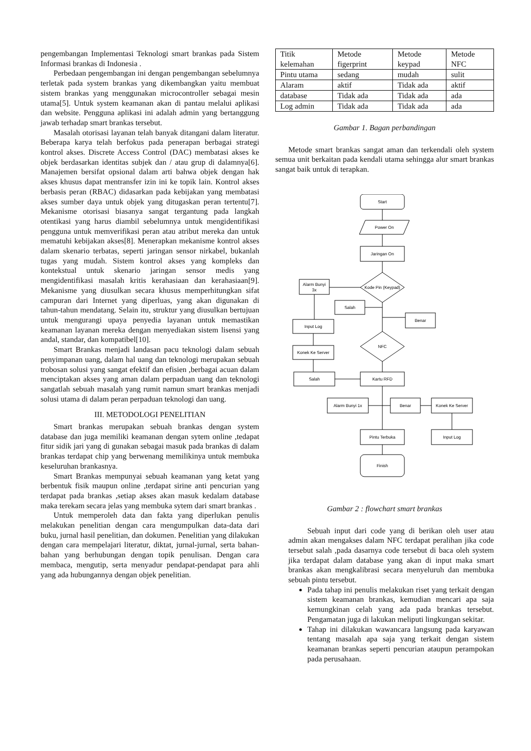pengembangan Implementasi Teknologi smart brankas pada Sistem Informasi brankas di Indonesia .
Perbedaan pengembangan ini dengan pengembangan sebelumnya terletak pada system brankas yang dikembangkan yaitu membuat sistem brankas yang menggunakan microcontroller sebagai mesin utama[5]. Untuk system keamanan akan di pantau melalui aplikasi dan website. Pengguna aplikasi ini adalah admin yang bertanggung jawab terhadap smart brankas tersebut.
Masalah otorisasi layanan telah banyak ditangani dalam literatur. Beberapa karya telah berfokus pada penerapan berbagai strategi kontrol akses. Discrete Access Control (DAC) membatasi akses ke objek berdasarkan identitas subjek dan / atau grup di dalamnya[6]. Manajemen bersifat opsional dalam arti bahwa objek dengan hak akses khusus dapat mentransfer izin ini ke topik lain. Kontrol akses berbasis peran (RBAC) didasarkan pada kebijakan yang membatasi akses sumber daya untuk objek yang ditugaskan peran tertentu[7]. Mekanisme otorisasi biasanya sangat tergantung pada langkah otentikasi yang harus diambil sebelumnya untuk mengidentifikasi pengguna untuk memverifikasi peran atau atribut mereka dan untuk mematuhi kebijakan akses[8]. Menerapkan mekanisme kontrol akses dalam skenario terbatas, seperti jaringan sensor nirkabel, bukanlah tugas yang mudah. Sistem kontrol akses yang kompleks dan kontekstual untuk skenario jaringan sensor medis yang mengidentifikasi masalah kritis kerahasiaan dan kerahasiaan[9]. Mekanisme yang diusulkan secara khusus memperhitungkan sifat campuran dari Internet yang diperluas, yang akan digunakan di tahun-tahun mendatang. Selain itu, struktur yang diusulkan bertujuan untuk mengurangi upaya penyedia layanan untuk memastikan keamanan layanan mereka dengan menyediakan sistem lisensi yang andal, standar, dan kompatibel[10].
Smart Brankas menjadi landasan pacu teknologi dalam sebuah penyimpanan uang, dalam hal uang dan teknologi merupakan sebuah trobosan solusi yang sangat efektif dan efisien ,berbagai acuan dalam menciptakan akses yang aman dalam perpaduan uang dan teknologi sangatlah sebuah masalah yang rumit namun smart brankas menjadi solusi utama di dalam peran perpaduan teknologi dan uang.
III. METODOLOGI PENELITIAN
Smart brankas merupakan sebuah brankas dengan system database dan juga memiliki keamanan dengan sytem online ,tedapat fitur sidik jari yang di gunakan sebagai masuk pada brankas di dalam brankas terdapat chip yang berwenang memilikinya untuk membuka keseluruhan brankasnya.
Smart Brankas mempunyai sebuah keamanan yang ketat yang berbentuk fisik maupun online ,terdapat sirine anti pencurian yang terdapat pada brankas ,setiap akses akan masuk kedalam database maka terekam secara jelas yang membuka sytem dari smart brankas .
Untuk memperoleh data dan fakta yang diperlukan penulis melakukan penelitian dengan cara mengumpulkan data-data dari buku, jurnal hasil penelitian, dan dokumen. Penelitian yang dilakukan dengan cara mempelajari literatur, diktat, jurnal-jurnal, serta bahan-bahan yang berhubungan dengan topik penulisan. Dengan cara membaca, mengutip, serta menyadur pendapat-pendapat para ahli yang ada hubungannya dengan objek penelitian.
| Titik kelemahan | Metode figerprint | Metode keypad | Metode NFC |
| Pintu utama | sedang | mudah | sulit |
| Alaram | aktif | Tidak ada | aktif |
| database | Tidak ada | Tidak ada | ada |
| Log admin | Tidak ada | Tidak ada | ada |
Gambar 1. Bagan perbandingan
Metode smart brankas sangat aman dan terkendali oleh system semua unit berkaitan pada kendali utama sehingga alur smart brankas sangat baik untuk di terapkan.
Start
Power On
Jaringan On
Kode Pin (Keypad)
Alarm Bunyi
3x
Salah
Benar
Input Log
NFC
Konek Ke Server
Salah
Kartu RFD
Alarm Bunyi 1x
Benar
Konek Ke Server
Pintu Terbuka
Input Log
Finish
Gambar 2 : flowchart smart brankas
Sebuah input dari code yang di berikan oleh user atau admin akan mengakses dalam NFC terdapat peralihan jika code tersebut salah ,pada dasarnya code tersebut di baca oleh system jika terdapat dalam database yang akan di input maka smart brankas akan mengkalibrasi secara menyeluruh dan membuka sebuah pintu tersebut.
Pada tahap ini penulis melakukan riset yang terkait dengan sistem keamanan brankas, kemudian mencari apa saja kemungkinan celah yang ada pada brankas tersebut. Pengamatan juga di lakukan meliputi lingkungan sekitar.
Tahap ini dilakukan wawancara langsung pada karyawan tentang masalah apa saja yang terkait dengan sistem keamanan brankas seperti pencurian ataupun perampokan pada perusahaan.